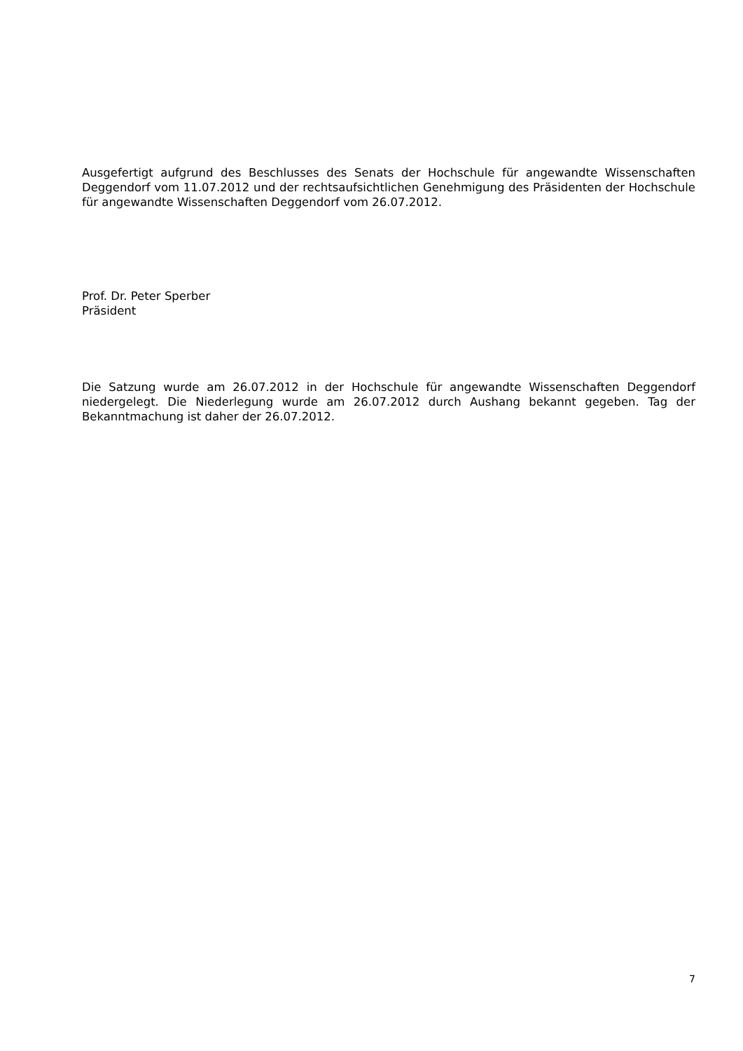Ausgefertigt aufgrund des Beschlusses des Senats der Hochschule für angewandte Wissenschaften Deggendorf vom 11.07.2012 und der rechtsaufsichtlichen Genehmigung des Präsidenten der Hochschule für angewandte Wissenschaften Deggendorf vom 26.07.2012.
Prof. Dr. Peter Sperber
Präsident
Die Satzung wurde am 26.07.2012 in der Hochschule für angewandte Wissenschaften Deggendorf niedergelegt. Die Niederlegung wurde am 26.07.2012 durch Aushang bekannt gegeben. Tag der Bekanntmachung ist daher der 26.07.2012.
7